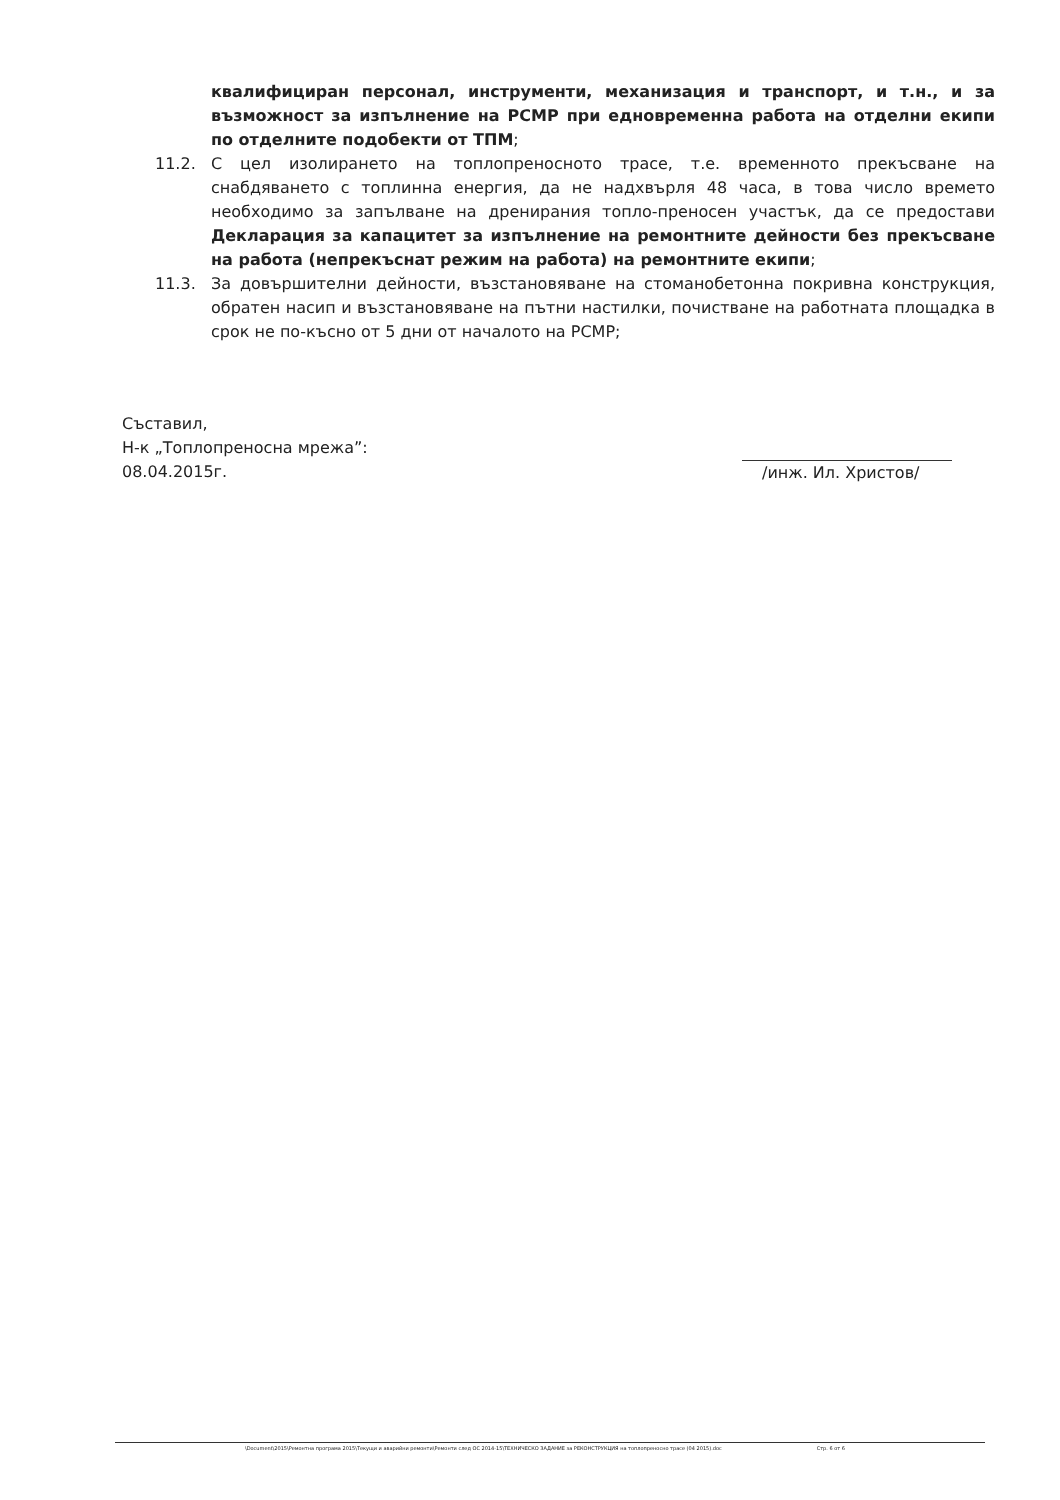квалифициран персонал, инструменти, механизация и транспорт, и т.н., и за възможност за изпълнение на РСМР при едновременна работа на отделни екипи по отделните подобекти от ТПМ;
11.2. С цел изолирането на топлопреносното трасе, т.е. временното прекъсване на снабдяването с топлинна енергия, да не надхвърля 48 часа, в това число времето необходимо за запълване на дренирания топло-преносен участък, да се предостави Декларация за капацитет за изпълнение на ремонтните дейности без прекъсване на работа (непрекъснат режим на работа) на ремонтните екипи;
11.3. За довършителни дейности, възстановяване на стоманобетонна покривна конструкция, обратен насип и възстановяване на пътни настилки, почистване на работната площадка в срок не по-късно от 5 дни от началото на РСМР;
Съставил,
Н-к „Топлопреносна мрежа”:
08.04.2015г.
/инж. Ил. Христов/
\Document\2015\Ремонтна програма 2015\Текущи и аварийни ремонти\Ремонти след ОС 2014-15\ТЕХНИЧЕСКО ЗАДАНИЕ за РЕКОНСТРУКЦИЯ на топлопреносно трасе (04 2015).doc Стр. 6 от 6